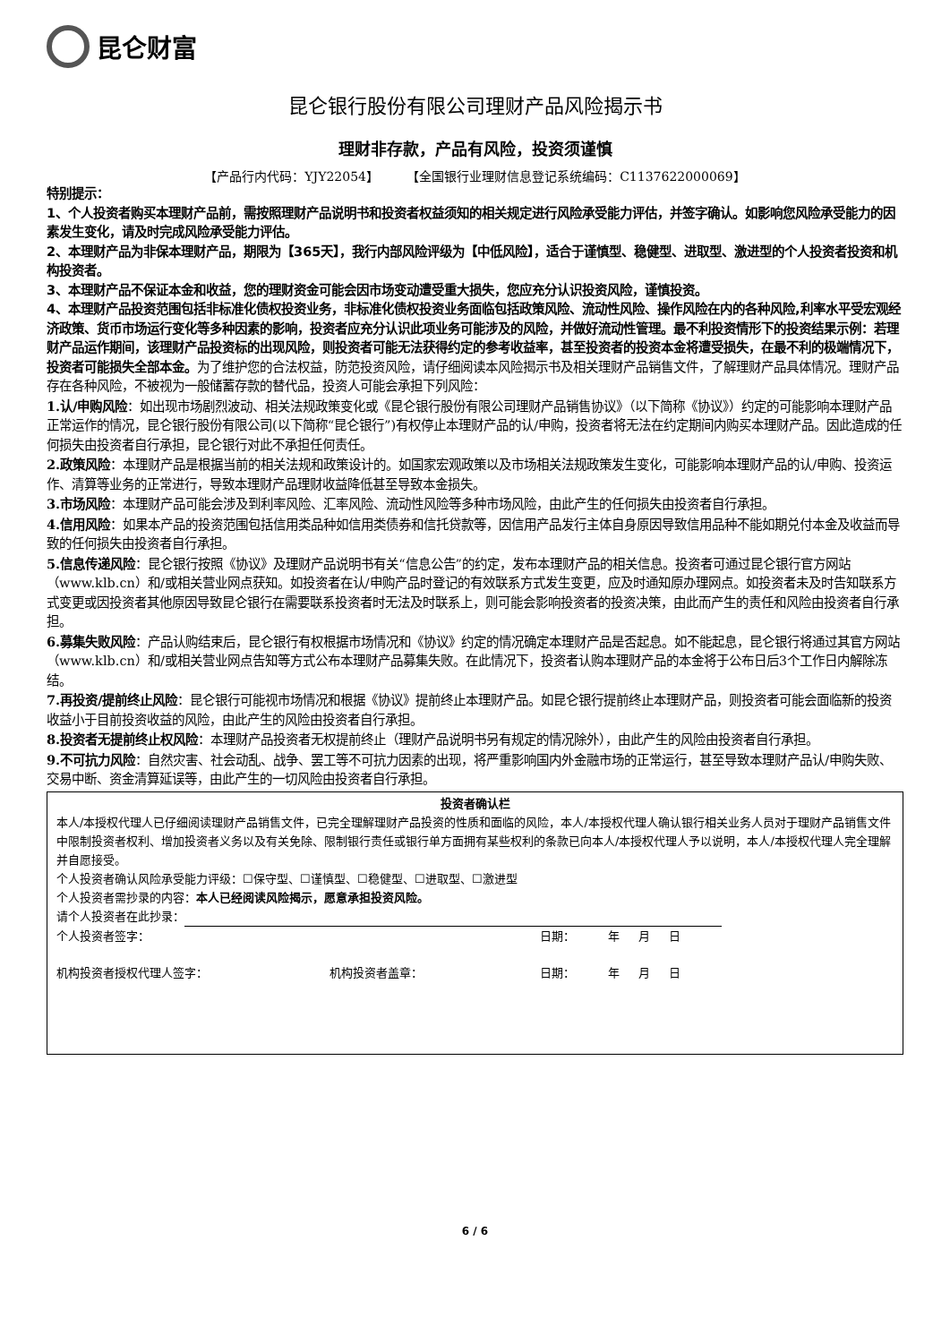昆仑财富
昆仑银行股份有限公司理财产品风险揭示书
理财非存款，产品有风险，投资须谨慎
【产品行内代码：YJY22054】 【全国银行业理财信息登记系统编码：C1137622000069】
特别提示：
1、个人投资者购买本理财产品前，需按照理财产品说明书和投资者权益须知的相关规定进行风险承受能力评估，并签字确认。如影响您风险承受能力的因素发生变化，请及时完成风险承受能力评估。
2、本理财产品为非保本理财产品，期限为【365天】，我行内部风险评级为【中低风险】，适合于谨慎型、稳健型、进取型、激进型的个人投资者投资和机构投资者。
3、本理财产品不保证本金和收益，您的理财资金可能会因市场变动遭受重大损失，您应充分认识投资风险，谨慎投资。
4、本理财产品投资范围包括非标准化债权投资业务，非标准化债权投资业务面临包括政策风险、流动性风险、操作风险在内的各种风险,利率水平受宏观经济政策、货币市场运行变化等多种因素的影响，投资者应充分认识此项业务可能涉及的风险，并做好流动性管理。最不利投资情形下的投资结果示例：若理财产品运作期间，该理财产品投资标的出现风险，则投资者可能无法获得约定的参考收益率，甚至投资者的投资本金将遭受损失，在最不利的极端情况下，投资者可能损失全部本金。为了维护您的合法权益，防范投资风险，请仔细阅读本风险揭示书及相关理财产品销售文件，了解理财产品具体情况。理财产品存在各种风险，不被视为一般储蓄存款的替代品，投资人可能会承担下列风险：
1.认/申购风险：如出现市场剧烈波动、相关法规政策变化或《昆仑银行股份有限公司理财产品销售协议》（以下简称《协议》）约定的可能影响本理财产品正常运作的情况，昆仑银行股份有限公司(以下简称“昆仑银行”)有权停止本理财产品的认/申购，投资者将无法在约定期间内购买本理财产品。因此造成的任何损失由投资者自行承担，昆仑银行对此不承担任何责任。
2.政策风险：本理财产品是根据当前的相关法规和政策设计的。如国家宏观政策以及市场相关法规政策发生变化，可能影响本理财产品的认/申购、投资运作、清算等业务的正常进行，导致本理财产品理财收益降低甚至导致本金损失。
3.市场风险：本理财产品可能会涉及到利率风险、汇率风险、流动性风险等多种市场风险，由此产生的任何损失由投资者自行承担。
4.信用风险：如果本产品的投资范围包括信用类品种如信用类债券和信托贷款等，因信用产品发行主体自身原因导致信用品种不能如期兑付本金及收益而导致的任何损失由投资者自行承担。
5.信息传递风险：昆仑银行按照《协议》及理财产品说明书有关“信息公告”的约定，发布本理财产品的相关信息。投资者可通过昆仑银行官方网站（www.klb.cn）和/或相关营业网点获知。如投资者在认/申购产品时登记的有效联系方式发生变更，应及时通知原办理网点。如投资者未及时告知联系方式变更或因投资者其他原因导致昆仑银行在需要联系投资者时无法及时联系上，则可能会影响投资者的投资决策，由此而产生的责任和风险由投资者自行承担。
6.募集失败风险：产品认购结束后，昆仑银行有权根据市场情况和《协议》约定的情况确定本理财产品是否起息。如不能起息，昆仑银行将通过其官方网站（www.klb.cn）和/或相关营业网点告知等方式公布本理财产品募集失败。在此情况下，投资者认购本理财产品的本金将于公布日后3个工作日内解除冻结。
7.再投资/提前终止风险：昆仑银行可能视市场情况和根据《协议》提前终止本理财产品。如昆仑银行提前终止本理财产品，则投资者可能会面临新的投资收益小于目前投资收益的风险，由此产生的风险由投资者自行承担。
8.投资者无提前终止权风险：本理财产品投资者无权提前终止（理财产品说明书另有规定的情况除外），由此产生的风险由投资者自行承担。
9.不可抗力风险：自然灾害、社会动乱、战争、罢工等不可抗力因素的出现，将严重影响国内外金融市场的正常运行，甚至导致本理财产品认/申购失败、交易中断、资金清算延误等，由此产生的一切风险由投资者自行承担。
投资者确认栏
本人/本授权代理人已仔细阅读理财产品销售文件，已完全理解理财产品投资的性质和面临的风险，本人/本授权代理人确认银行相关业务人员对于理财产品销售文件中限制投资者权利、增加投资者义务以及有关免除、限制银行责任或银行单方面拥有某些权利的条款已向本人/本授权代理人予以说明，本人/本授权代理人完全理解并自愿接受。
个人投资者确认风险承受能力评级：☐保守型、☐谨慎型、☐稳健型、☐进取型、☐激进型
个人投资者需抄录的内容：本人已经阅读风险揭示，愿意承担投资风险。
请个人投资者在此抄录：
个人投资者签字： 日期： 年 月 日
机构投资者授权代理人签字： 机构投资者盖章： 日期： 年 月 日
6 / 6